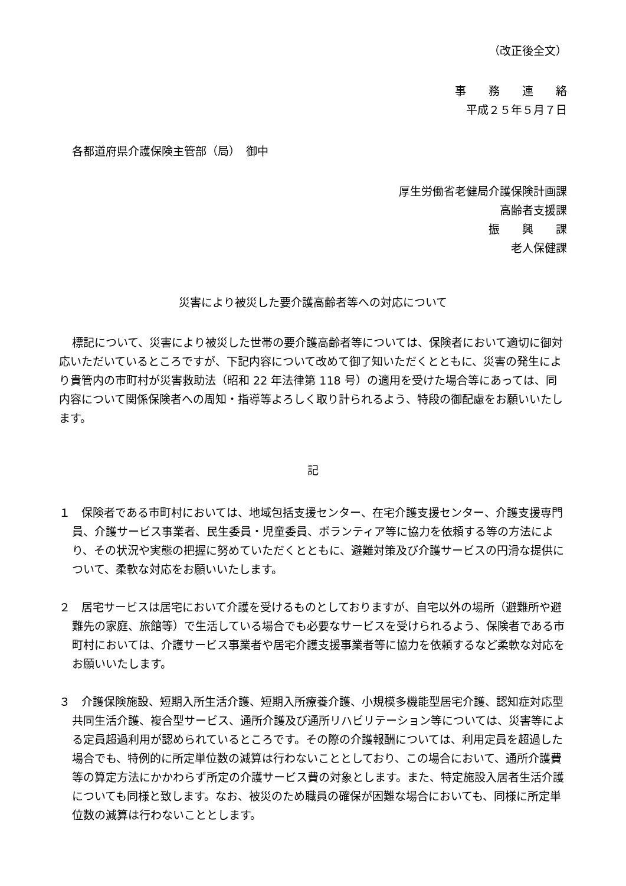（改正後全文）
事　　務　　連　　絡
平成２５年５月７日
各都道府県介護保険主管部（局）　御中
厚生労働省老健局介護保険計画課
高齢者支援課
振　　興　　課
老人保健課
災害により被災した要介護高齢者等への対応について
標記について、災害により被災した世帯の要介護高齢者等については、保険者において適切に御対応いただいているところですが、下記内容について改めて御了知いただくとともに、災害の発生により貴管内の市町村が災害救助法（昭和 22 年法律第 118 号）の適用を受けた場合等にあっては、同内容について関係保険者への周知・指導等よろしく取り計られるよう、特段の御配慮をお願いいたします。
記
１　保険者である市町村においては、地域包括支援センター、在宅介護支援センター、介護支援専門員、介護サービス事業者、民生委員・児童委員、ボランティア等に協力を依頼する等の方法により、その状況や実態の把握に努めていただくとともに、避難対策及び介護サービスの円滑な提供について、柔軟な対応をお願いいたします。
２　居宅サービスは居宅において介護を受けるものとしておりますが、自宅以外の場所（避難所や避難先の家庭、旅館等）で生活している場合でも必要なサービスを受けられるよう、保険者である市町村においては、介護サービス事業者や居宅介護支援事業者等に協力を依頼するなど柔軟な対応をお願いいたします。
３　介護保険施設、短期入所生活介護、短期入所療養介護、小規模多機能型居宅介護、認知症対応型共同生活介護、複合型サービス、通所介護及び通所リハビリテーション等については、災害等による定員超過利用が認められているところです。その際の介護報酬については、利用定員を超過した場合でも、特例的に所定単位数の減算は行わないこととしており、この場合において、通所介護費等の算定方法にかかわらず所定の介護サービス費の対象とします。また、特定施設入居者生活介護についても同様と致します。なお、被災のため職員の確保が困難な場合においても、同様に所定単位数の減算は行わないこととします。